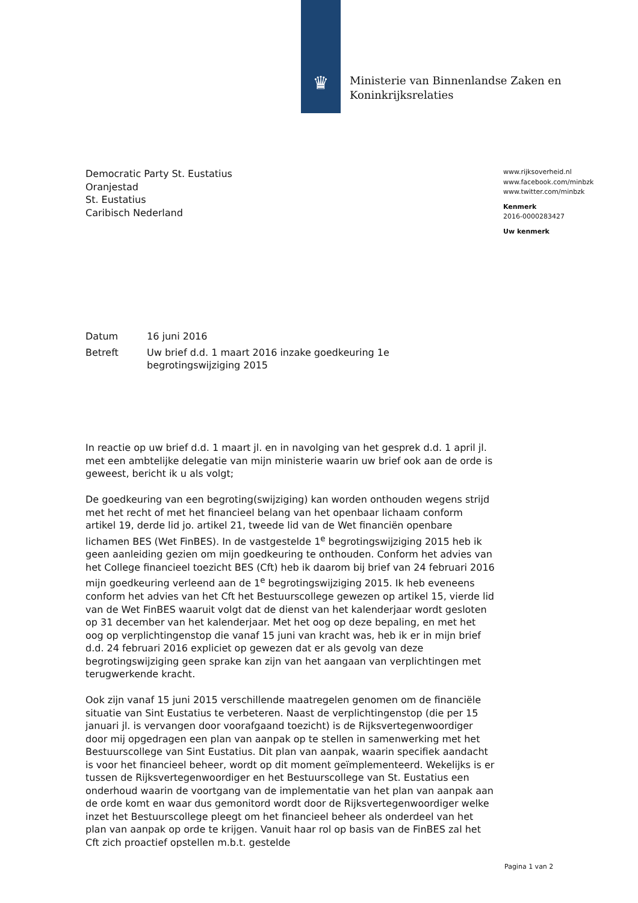♛
Ministerie van Binnenlandse Zaken en
Koninkrijksrelaties
Democratic Party St. Eustatius
Oranjestad
St. Eustatius
Caribisch Nederland
www.rijksoverheid.nl
www.facebook.com/minbzk
www.twitter.com/minbzk
Kenmerk
2016-0000283427
Uw kenmerk
Datum 16 juni 2016
Betreft Uw brief d.d. 1 maart 2016 inzake goedkeuring 1e
begrotingswijziging 2015
In reactie op uw brief d.d. 1 maart jl. en in navolging van het gesprek d.d. 1 april jl. met een ambtelijke delegatie van mijn ministerie waarin uw brief ook aan de orde is geweest, bericht ik u als volgt;
De goedkeuring van een begroting(swijziging) kan worden onthouden wegens strijd met het recht of met het financieel belang van het openbaar lichaam conform artikel 19, derde lid jo. artikel 21, tweede lid van de Wet financiën openbare lichamen BES (Wet FinBES). In de vastgestelde 1<sup>e</sup> begrotingswijziging 2015 heb ik geen aanleiding gezien om mijn goedkeuring te onthouden. Conform het advies van het College financieel toezicht BES (Cft) heb ik daarom bij brief van 24 februari 2016 mijn goedkeuring verleend aan de 1<sup>e</sup> begrotingswijziging 2015. Ik heb eveneens conform het advies van het Cft het Bestuurscollege gewezen op artikel 15, vierde lid van de Wet FinBES waaruit volgt dat de dienst van het kalenderjaar wordt gesloten op 31 december van het kalenderjaar. Met het oog op deze bepaling, en met het oog op verplichtingenstop die vanaf 15 juni van kracht was, heb ik er in mijn brief d.d. 24 februari 2016 expliciet op gewezen dat er als gevolg van deze begrotingswijziging geen sprake kan zijn van het aangaan van verplichtingen met terugwerkende kracht.
Ook zijn vanaf 15 juni 2015 verschillende maatregelen genomen om de financiële situatie van Sint Eustatius te verbeteren. Naast de verplichtingenstop (die per 15 januari jl. is vervangen door voorafgaand toezicht) is de Rijksvertegenwoordiger door mij opgedragen een plan van aanpak op te stellen in samenwerking met het Bestuurscollege van Sint Eustatius. Dit plan van aanpak, waarin specifiek aandacht is voor het financieel beheer, wordt op dit moment geïmplementeerd. Wekelijks is er tussen de Rijksvertegenwoordiger en het Bestuurscollege van St. Eustatius een onderhoud waarin de voortgang van de implementatie van het plan van aanpak aan de orde komt en waar dus gemonitord wordt door de Rijksvertegenwoordiger welke inzet het Bestuurscollege pleegt om het financieel beheer als onderdeel van het plan van aanpak op orde te krijgen. Vanuit haar rol op basis van de FinBES zal het Cft zich proactief opstellen m.b.t. gestelde
Pagina 1 van 2